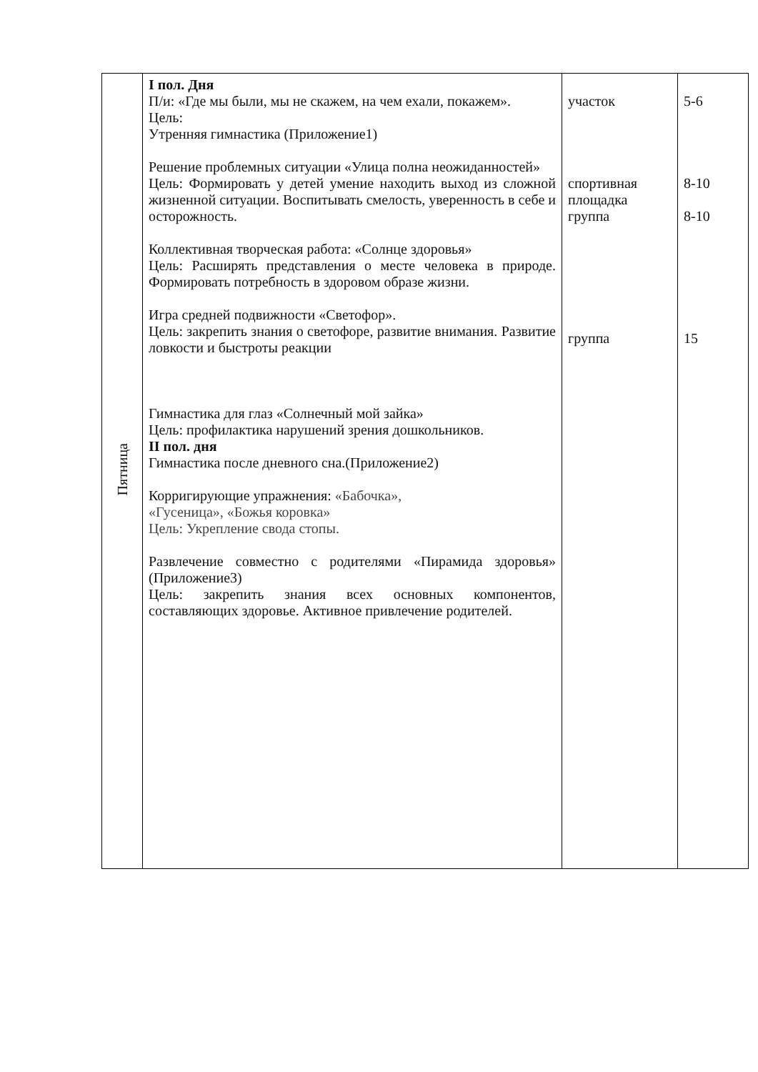| Пятница | I пол. Дня П/и: «Где мы были, мы не скажем, на чем ехали, покажем». Цель: Утренняя гимнастика (Приложение1) Решение проблемных ситуации «Улица полна неожиданностей» Цель: Формировать у детей умение находить выход из сложной жизненной ситуации. Воспитывать смелость, уверенность в себе и осторожность. Коллективная творческая работа: «Солнце здоровья» Цель: Расширять представления о месте человека в природе. Формировать потребность в здоровом образе жизни. Игра средней подвижности «Светофор». Цель: закрепить знания о светофоре, развитие внимания. Развитие ловкости и быстроты реакции Гимнастика для глаз «Солнечный мой зайка» Цель: профилактика нарушений зрения дошкольников. II пол. дня Гимнастика после дневного сна.(Приложение2) Корригирующие упражнения: «Бабочка», «Гусеница», «Божья коровка» Цель: Укрепление свода стопы. Развлечение совместно с родителями «Пирамида здоровья» (Приложение3) Цель: закрепить знания всех основных компонентов, составляющих здоровье. Активное привлечение родителей. | участок спортивная площадка группа группа | 5-6 8-10 8-10 15 |